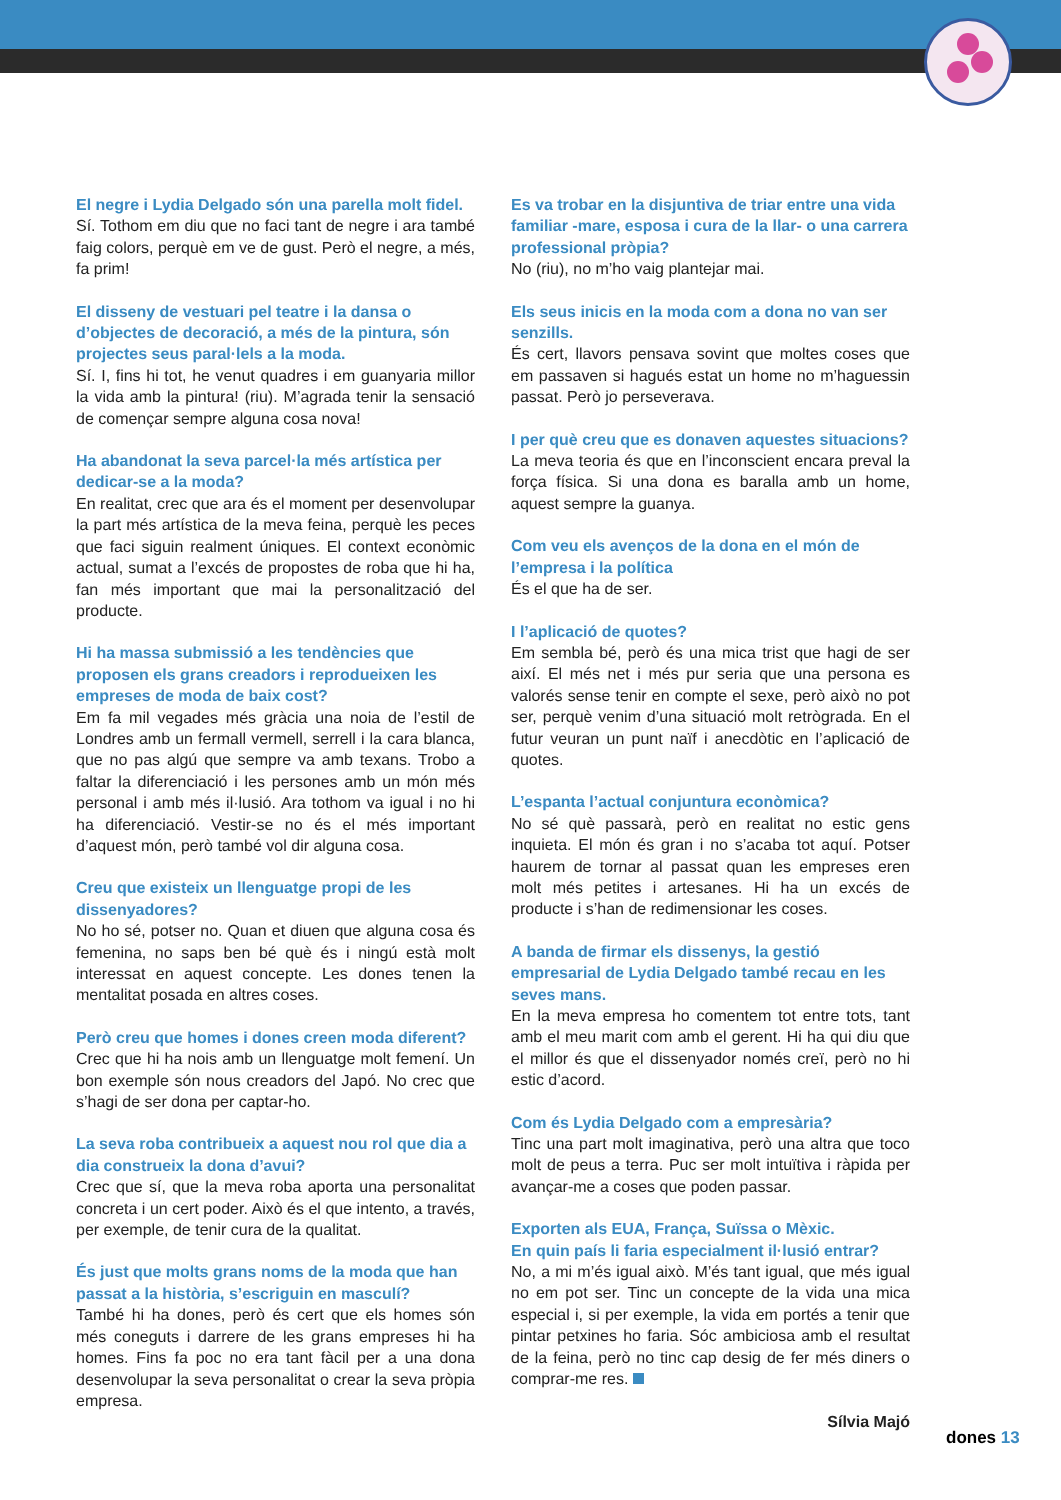El negre i Lydia Delgado són una parella molt fidel.
Sí. Tothom em diu que no faci tant de negre i ara també faig colors, perquè em ve de gust. Però el negre, a més, fa prim!
El disseny de vestuari pel teatre i la dansa o d’objectes de decoració, a més de la pintura, són projectes seus paral·lels a la moda.
Sí. I, fins hi tot, he venut quadres i em guanyaria millor la vida amb la pintura! (riu). M’agrada tenir la sensació de començar sempre alguna cosa nova!
Ha abandonat la seva parcel·la més artística per dedicar-se a la moda?
En realitat, crec que ara és el moment per desenvolupar la part més artística de la meva feina, perquè les peces que faci siguin realment úniques. El context econòmic actual, sumat a l’excés de propostes de roba que hi ha, fan més important que mai la personalització del producte.
Hi ha massa submissió a les tendències que proposen els grans creadors i reprodueixen les empreses de moda de baix cost?
Em fa mil vegades més gràcia una noia de l’estil de Londres amb un fermall vermell, serrell i la cara blanca, que no pas algú que sempre va amb texans. Trobo a faltar la diferenciació i les persones amb un món més personal i amb més il·lusió. Ara tothom va igual i no hi ha diferenciació. Vestir-se no és el més important d’aquest món, però també vol dir alguna cosa.
Creu que existeix un llenguatge propi de les dissenyadores?
No ho sé, potser no. Quan et diuen que alguna cosa és femenina, no saps ben bé què és i ningú està molt interessat en aquest concepte. Les dones tenen la mentalitat posada en altres coses.
Però creu que homes i dones creen moda diferent?
Crec que hi ha nois amb un llenguatge molt femení. Un bon exemple són nous creadors del Japó. No crec que s’hagi de ser dona per captar-ho.
La seva roba contribueix a aquest nou rol que dia a dia construeix la dona d’avui?
Crec que sí, que la meva roba aporta una personalitat concreta i un cert poder. Això és el que intento, a través, per exemple, de tenir cura de la qualitat.
És just que molts grans noms de la moda que han passat a la història, s’escriguin en masculí?
També hi ha dones, però és cert que els homes són més coneguts i darrere de les grans empreses hi ha homes. Fins fa poc no era tant fàcil per a una dona desenvolupar la seva personalitat o crear la seva pròpia empresa.
Es va trobar en la disjuntiva de triar entre una vida familiar -mare, esposa i cura de la llar- o una carrera professional pròpia?
No (riu), no m’ho vaig plantejar mai.
Els seus inicis en la moda com a dona no van ser senzills.
És cert, llavors pensava sovint que moltes coses que em passaven si hagués estat un home no m’haguessin passat. Però jo perseverava.
I per què creu que es donaven aquestes situacions?
La meva teoria és que en l’inconscient encara preval la força física. Si una dona es baralla amb un home, aquest sempre la guanya.
Com veu els avenços de la dona en el món de l’empresa i la política
És el que ha de ser.
I l’aplicació de quotes?
Em sembla bé, però és una mica trist que hagi de ser així. El més net i més pur seria que una persona es valorés sense tenir en compte el sexe, però això no pot ser, perquè venim d’una situació molt retrògrada. En el futur veuran un punt naïf i anecdòtic en l’aplicació de quotes.
L’espanta l’actual conjuntura econòmica?
No sé què passarà, però en realitat no estic gens inquieta. El món és gran i no s’acaba tot aquí. Potser haurem de tornar al passat quan les empreses eren molt més petites i artesanes. Hi ha un excés de producte i s’han de redimensionar les coses.
A banda de firmar els dissenys, la gestió empresarial de Lydia Delgado també recau en les seves mans.
En la meva empresa ho comentem tot entre tots, tant amb el meu marit com amb el gerent. Hi ha qui diu que el millor és que el dissenyador només creï, però no hi estic d’acord.
Com és Lydia Delgado com a empresària?
Tinc una part molt imaginativa, però una altra que toco molt de peus a terra. Puc ser molt intuïtiva i ràpida per avançar-me a coses que poden passar.
Exporten als EUA, França, Suïssa o Mèxic.
En quin país li faria especialment il·lusió entrar?
No, a mi m’és igual això. M’és tant igual, que més igual no em pot ser. Tinc un concepte de la vida una mica especial i, si per exemple, la vida em portés a tenir que pintar petxines ho faria. Sóc ambiciosa amb el resultat de la feina, però no tinc cap desig de fer més diners o comprar-me res.
Sílvia Majó
dones 13